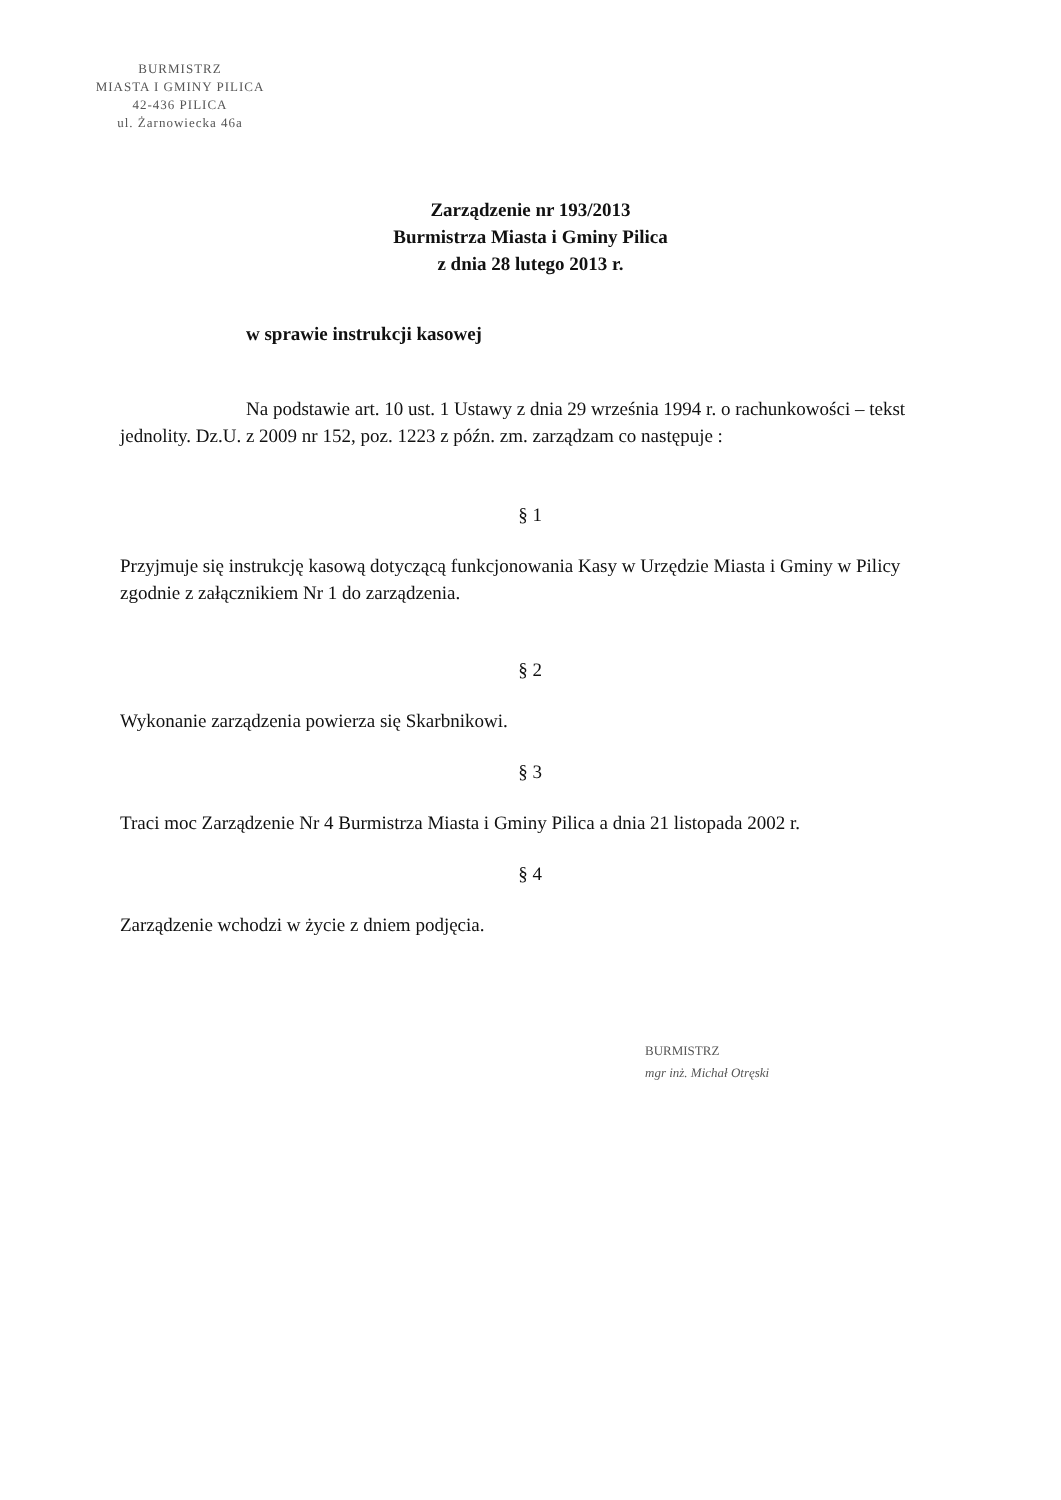BURMISTRZ
MIASTA I GMINY PILICA
42-436 PILICA
ul. Żarnowiecka 46a
Zarządzenie nr 193/2013
Burmistrza Miasta i Gminy Pilica
z dnia 28 lutego 2013 r.
w sprawie instrukcji kasowej
Na podstawie art. 10 ust. 1 Ustawy z dnia 29 września 1994 r. o rachunkowości – tekst jednolity. Dz.U. z 2009 nr 152, poz. 1223 z późn. zm. zarządzam co następuje :
§ 1
Przyjmuje się instrukcję kasową dotyczącą funkcjonowania Kasy w Urzędzie Miasta i Gminy w Pilicy zgodnie z załącznikiem Nr 1 do zarządzenia.
§ 2
Wykonanie zarządzenia powierza się Skarbnikowi.
§ 3
Traci moc Zarządzenie Nr 4 Burmistrza Miasta i Gminy Pilica a dnia 21 listopada 2002 r.
§ 4
Zarządzenie wchodzi w życie z dniem podjęcia.
BURMISTRZ
mgr inż. Michał Otręski